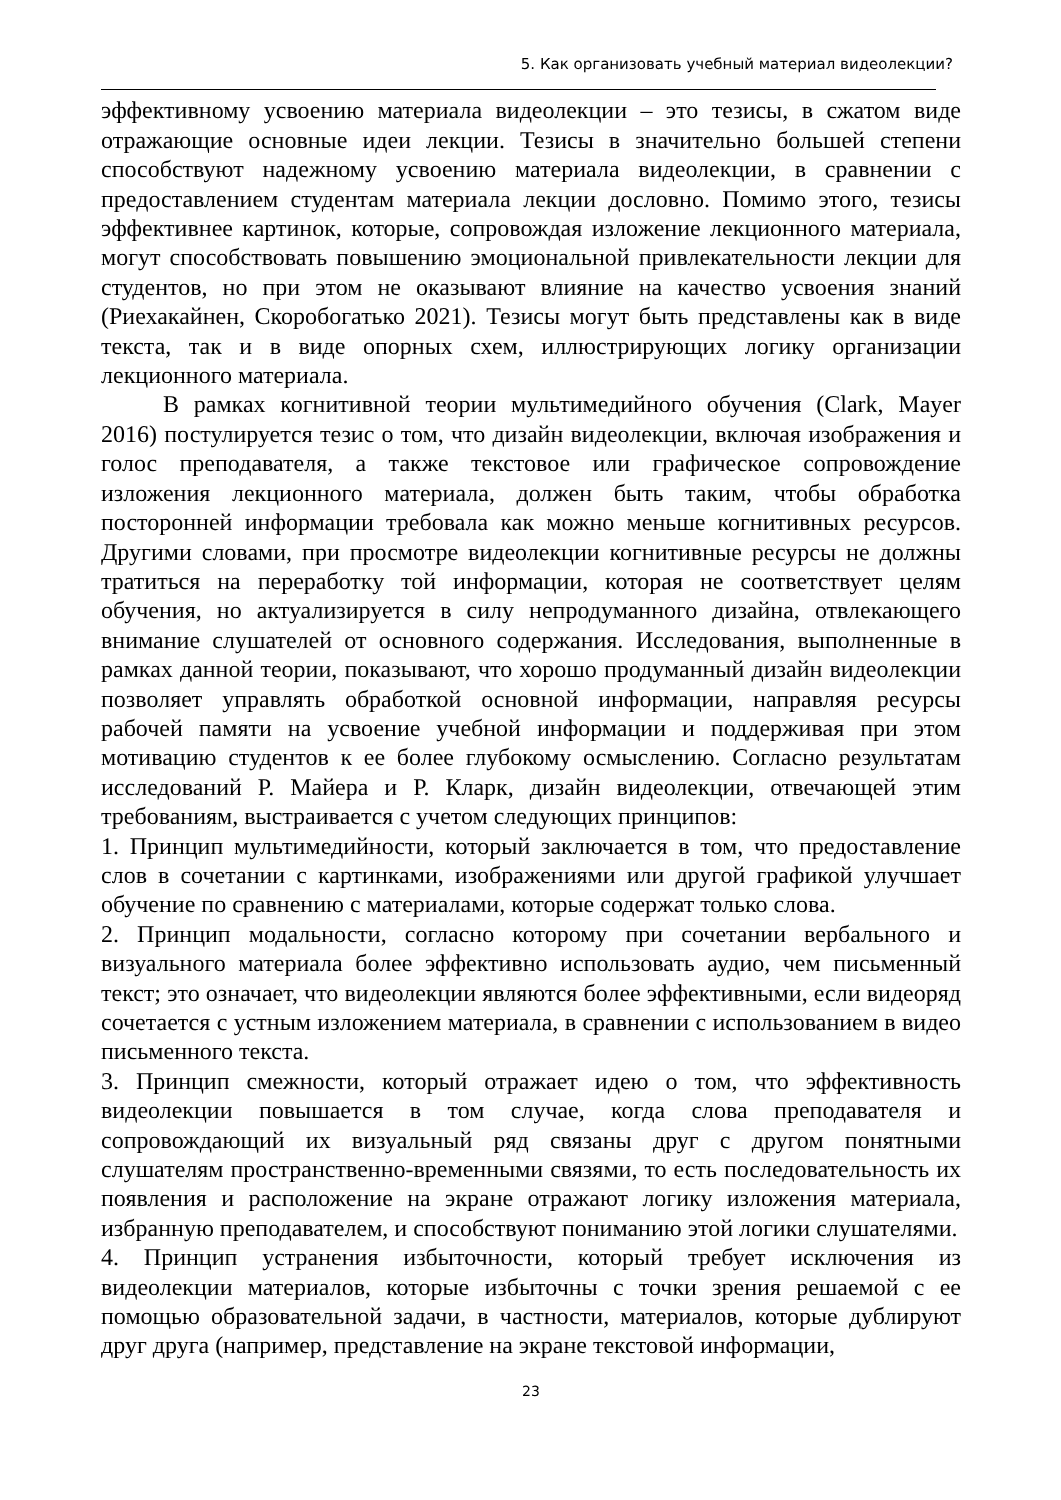5. Как организовать учебный материал видеолекции?
эффективному усвоению материала видеолекции – это тезисы, в сжатом виде отражающие основные идеи лекции. Тезисы в значительно большей степени способствуют надежному усвоению материала видеолекции, в сравнении с предоставлением студентам материала лекции дословно. Помимо этого, тезисы эффективнее картинок, которые, сопровождая изложение лекционного материала, могут способствовать повышению эмоциональной привлекательности лекции для студентов, но при этом не оказывают влияние на качество усвоения знаний (Риехакайнен, Скоробогатько 2021). Тезисы могут быть представлены как в виде текста, так и в виде опорных схем, иллюстрирующих логику организации лекционного материала.
В рамках когнитивной теории мультимедийного обучения (Clark, Mayer 2016) постулируется тезис о том, что дизайн видеолекции, включая изображения и голос преподавателя, а также текстовое или графическое сопровождение изложения лекционного материала, должен быть таким, чтобы обработка посторонней информации требовала как можно меньше когнитивных ресурсов. Другими словами, при просмотре видеолекции когнитивные ресурсы не должны тратиться на переработку той информации, которая не соответствует целям обучения, но актуализируется в силу непродуманного дизайна, отвлекающего внимание слушателей от основного содержания. Исследования, выполненные в рамках данной теории, показывают, что хорошо продуманный дизайн видеолекции позволяет управлять обработкой основной информации, направляя ресурсы рабочей памяти на усвоение учебной информации и поддерживая при этом мотивацию студентов к ее более глубокому осмыслению. Согласно результатам исследований Р. Майера и Р. Кларк, дизайн видеолекции, отвечающей этим требованиям, выстраивается с учетом следующих принципов:
1. Принцип мультимедийности, который заключается в том, что предоставление слов в сочетании с картинками, изображениями или другой графикой улучшает обучение по сравнению с материалами, которые содержат только слова.
2. Принцип модальности, согласно которому при сочетании вербального и визуального материала более эффективно использовать аудио, чем письменный текст; это означает, что видеолекции являются более эффективными, если видеоряд сочетается с устным изложением материала, в сравнении с использованием в видео письменного текста.
3. Принцип смежности, который отражает идею о том, что эффективность видеолекции повышается в том случае, когда слова преподавателя и сопровождающий их визуальный ряд связаны друг с другом понятными слушателям пространственно-временными связями, то есть последовательность их появления и расположение на экране отражают логику изложения материала, избранную преподавателем, и способствуют пониманию этой логики слушателями.
4. Принцип устранения избыточности, который требует исключения из видеолекции материалов, которые избыточны с точки зрения решаемой с ее помощью образовательной задачи, в частности, материалов, которые дублируют друг друга (например, представление на экране текстовой информации,
23